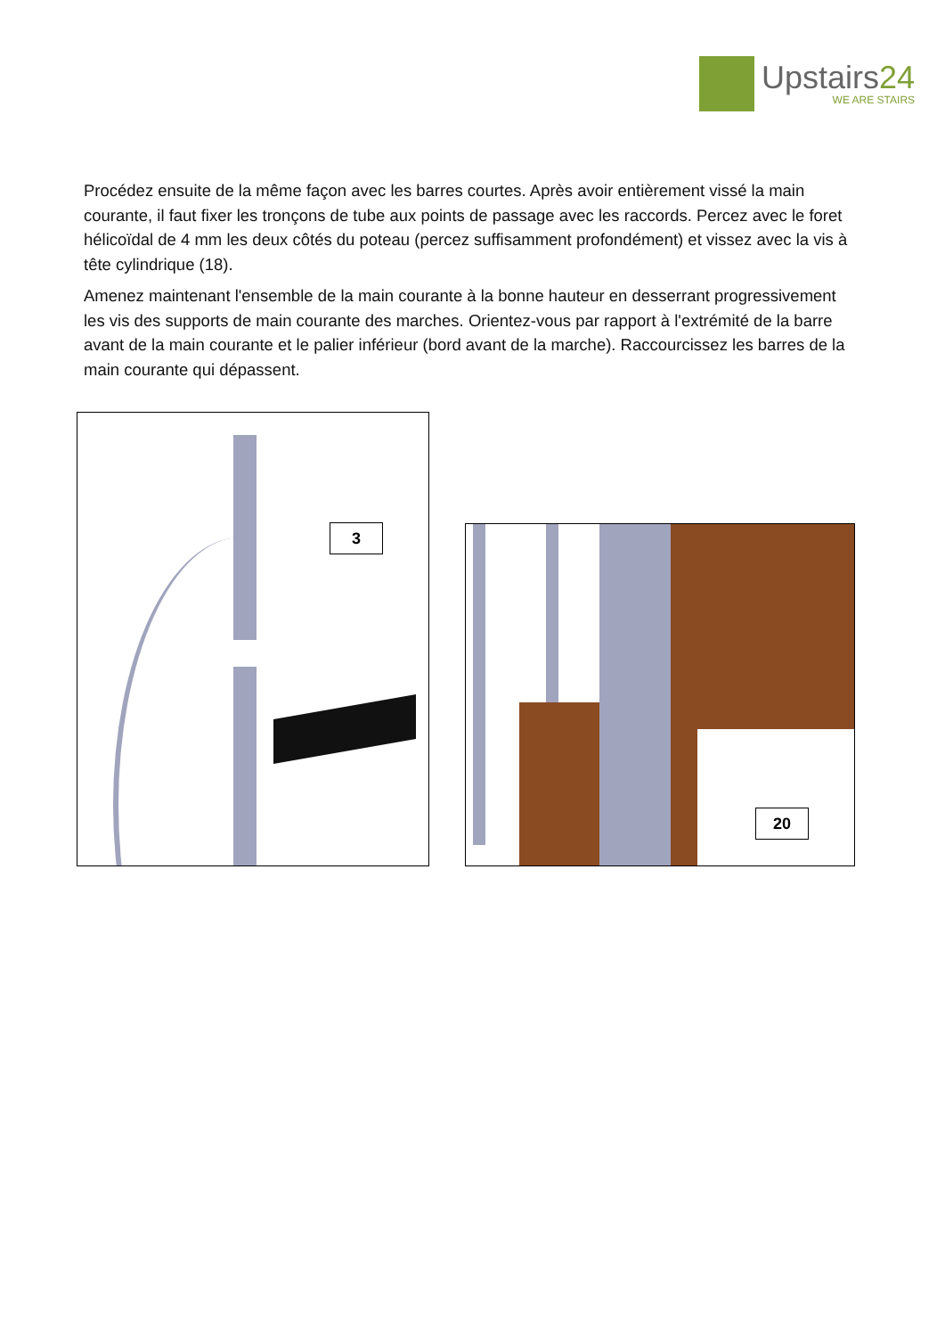Upstairs24
WE ARE STAIRS
Procédez ensuite de la même façon avec les barres courtes. Après avoir entièrement vissé la main courante, il faut fixer les tronçons de tube aux points de passage avec les raccords. Percez avec le foret hélicoïdal de 4 mm les deux côtés du poteau (percez suffisamment profondément) et vissez avec la vis à tête cylindrique (18).
Amenez maintenant l'ensemble de la main courante à la bonne hauteur en desserrant progressivement les vis des supports de main courante des marches. Orientez-vous par rapport à l'extrémité de la barre avant de la main courante et le palier inférieur (bord avant de la marche). Raccourcissez les barres de la main courante qui dépassent.
3
20